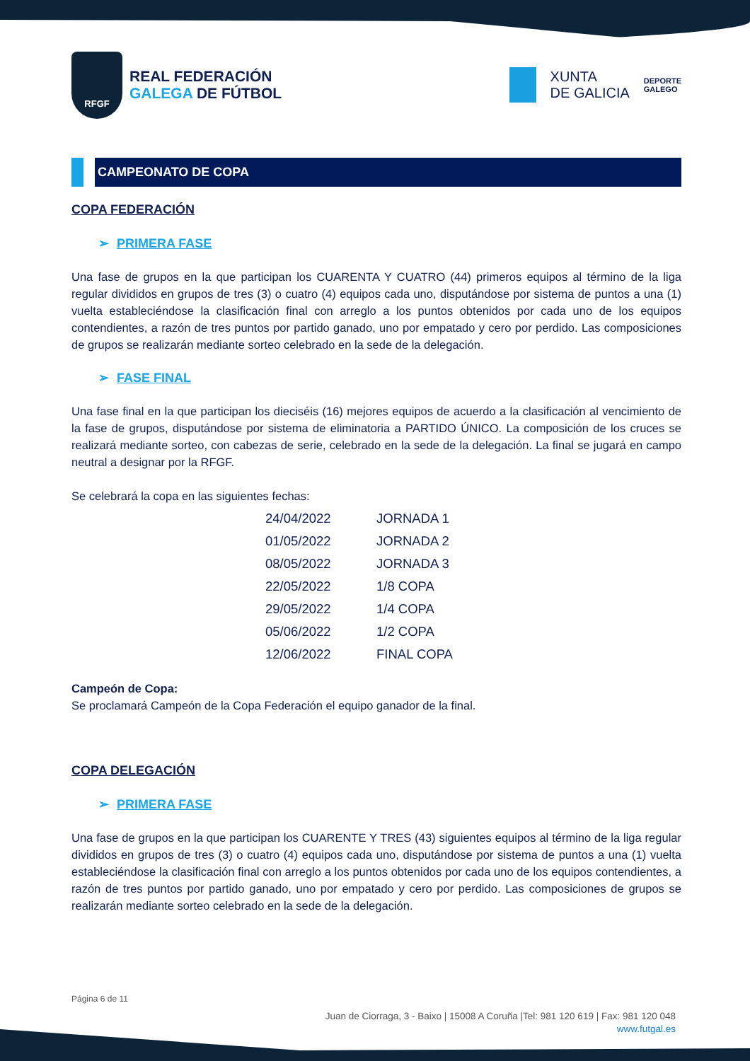RFGF
REAL FEDERACIÓN
GALEGA DE FÚTBOL
XUNTA
DE GALICIA
DEPORTE
GALEGO
CAMPEONATO DE COPA
COPA FEDERACIÓN
➢ PRIMERA FASE
Una fase de grupos en la que participan los CUARENTA Y CUATRO (44) primeros equipos al término de la liga regular divididos en grupos de tres (3) o cuatro (4) equipos cada uno, disputándose por sistema de puntos a una (1) vuelta estableciéndose la clasificación final con arreglo a los puntos obtenidos por cada uno de los equipos contendientes, a razón de tres puntos por partido ganado, uno por empatado y cero por perdido. Las composiciones de grupos se realizarán mediante sorteo celebrado en la sede de la delegación.
➢ FASE FINAL
Una fase final en la que participan los dieciséis (16) mejores equipos de acuerdo a la clasificación al vencimiento de la fase de grupos, disputándose por sistema de eliminatoria a PARTIDO ÚNICO. La composición de los cruces se realizará mediante sorteo, con cabezas de serie, celebrado en la sede de la delegación. La final se jugará en campo neutral a designar por la RFGF.
Se celebrará la copa en las siguientes fechas:
| 24/04/2022 | JORNADA 1 |
| 01/05/2022 | JORNADA 2 |
| 08/05/2022 | JORNADA 3 |
| 22/05/2022 | 1/8 COPA |
| 29/05/2022 | 1/4 COPA |
| 05/06/2022 | 1/2 COPA |
| 12/06/2022 | FINAL COPA |
Campeón de Copa:
Se proclamará Campeón de la Copa Federación el equipo ganador de la final.
COPA DELEGACIÓN
➢ PRIMERA FASE
Una fase de grupos en la que participan los CUARENTE Y TRES (43) siguientes equipos al término de la liga regular divididos en grupos de tres (3) o cuatro (4) equipos cada uno, disputándose por sistema de puntos a una (1) vuelta estableciéndose la clasificación final con arreglo a los puntos obtenidos por cada uno de los equipos contendientes, a razón de tres puntos por partido ganado, uno por empatado y cero por perdido. Las composiciones de grupos se realizarán mediante sorteo celebrado en la sede de la delegación.
Página 6 de 11
Juan de Ciorraga, 3 - Baixo | 15008 A Coruña |Tel: 981 120 619 | Fax: 981 120 048
www.futgal.es